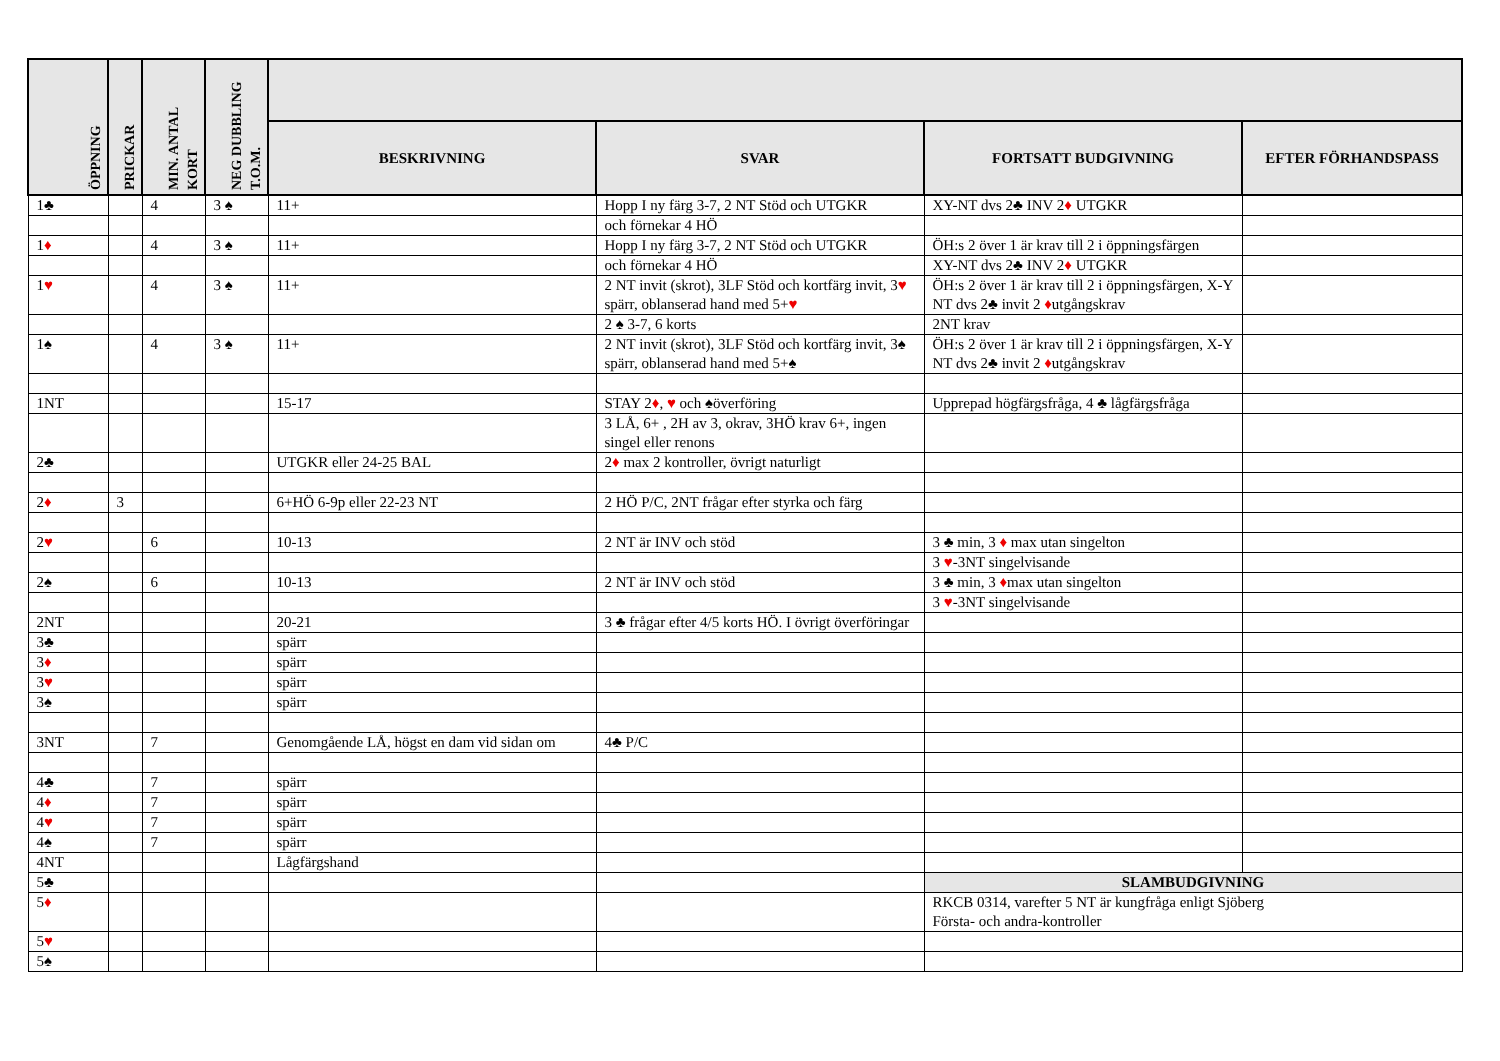| ÖPPNING | PRICKAR | MIN. ANTAL KORT | NEG DUBBLING T.O.M. | | | | |
| --- | --- | --- | --- | --- | --- | --- | --- |
| | | | | BESKRIVNING | SVAR | FORTSATT BUDGIVNING | EFTER FÖRHANDSPASS |
| 1♣ | | 4 | 3 ♠ | 11+ | Hopp I ny färg 3-7, 2 NT Stöd och UTGKR | XY-NT dvs 2♣ INV 2 ♦ UTGKR | |
| | | | | | och förnekar 4 HÖ | | |
| 1 ♦ | | 4 | 3 ♠ | 11+ | Hopp I ny färg 3-7, 2 NT Stöd och UTGKR | ÖH:s 2 över 1 är krav till 2 i öppningsfärgen | |
| | | | | | och förnekar 4 HÖ | XY-NT dvs 2♣ INV 2 ♦ UTGKR | |
| 1 ♥ | | 4 | 3 ♠ | 11+ | 2 NT invit (skrot), 3LF Stöd och kortfärg invit, 3 ♥ spärr, oblanserad hand med 5+ ♥ | ÖH:s 2 över 1 är krav till 2 i öppningsfärgen, X-Y NT dvs 2♣ invit 2 ♦ utgångskrav | |
| | | | | | 2 ♠ 3-7, 6 korts | 2NT krav | |
| 1♠ | | 4 | 3 ♠ | 11+ | 2 NT invit (skrot), 3LF Stöd och kortfärg invit, 3♠ spärr, oblanserad hand med 5+♠ | ÖH:s 2 över 1 är krav till 2 i öppningsfärgen, X-Y NT dvs 2♣ invit 2 ♦ utgångskrav | |
| 1NT | | | | 15-17 | STAY 2 ♦ , ♥ och ♠överföring | Upprepad högfärgsfråga, 4 ♣ lågfärgsfråga | |
| | | | | | 3 LÅ, 6+ , 2H av 3, okrav, 3HÖ krav 6+, ingen singel eller renons | | |
| 2♣ | | | | UTGKR eller 24-25 BAL | 2 ♦ max 2 kontroller, övrigt naturligt | | |
| 2 ♦ | 3 | | | 6+HÖ 6-9p eller 22-23 NT | 2 HÖ P/C, 2NT frågar efter styrka och färg | | |
| 2 ♥ | | 6 | | 10-13 | 2 NT är INV och stöd | 3 ♣ min, 3 ♦ max utan singelton | |
| | | | | | | 3 ♥ -3NT singelvisande | |
| 2♠ | | 6 | | 10-13 | 2 NT är INV och stöd | 3 ♣ min, 3 ♦ max utan singelton | |
| | | | | | | 3 ♥ -3NT singelvisande | |
| 2NT | | | | 20-21 | 3 ♣ frågar efter 4/5 korts HÖ. I övrigt överföringar | | |
| 3♣ | | | | spärr | | | |
| 3 ♦ | | | | spärr | | | |
| 3 ♥ | | | | spärr | | | |
| 3♠ | | | | spärr | | | |
| 3NT | | 7 | | Genomgående LÅ, högst en dam vid sidan om | 4♣ P/C | | |
| 4♣ | | 7 | | spärr | | | |
| 4 ♦ | | 7 | | spärr | | | |
| 4 ♥ | | 7 | | spärr | | | |
| 4♠ | | 7 | | spärr | | | |
| 4NT | | | | Lågfärgshand | | | |
| 5♣ | | | | | | SLAMBUDGIVNING | |
| 5 ♦ | | | | | | RKCB 0314, varefter 5 NT är kungfråga enligt Sjöberg Första- och andra-kontroller | |
| 5 ♥ | | | | | | | |
| 5♠ | | | | | | | |